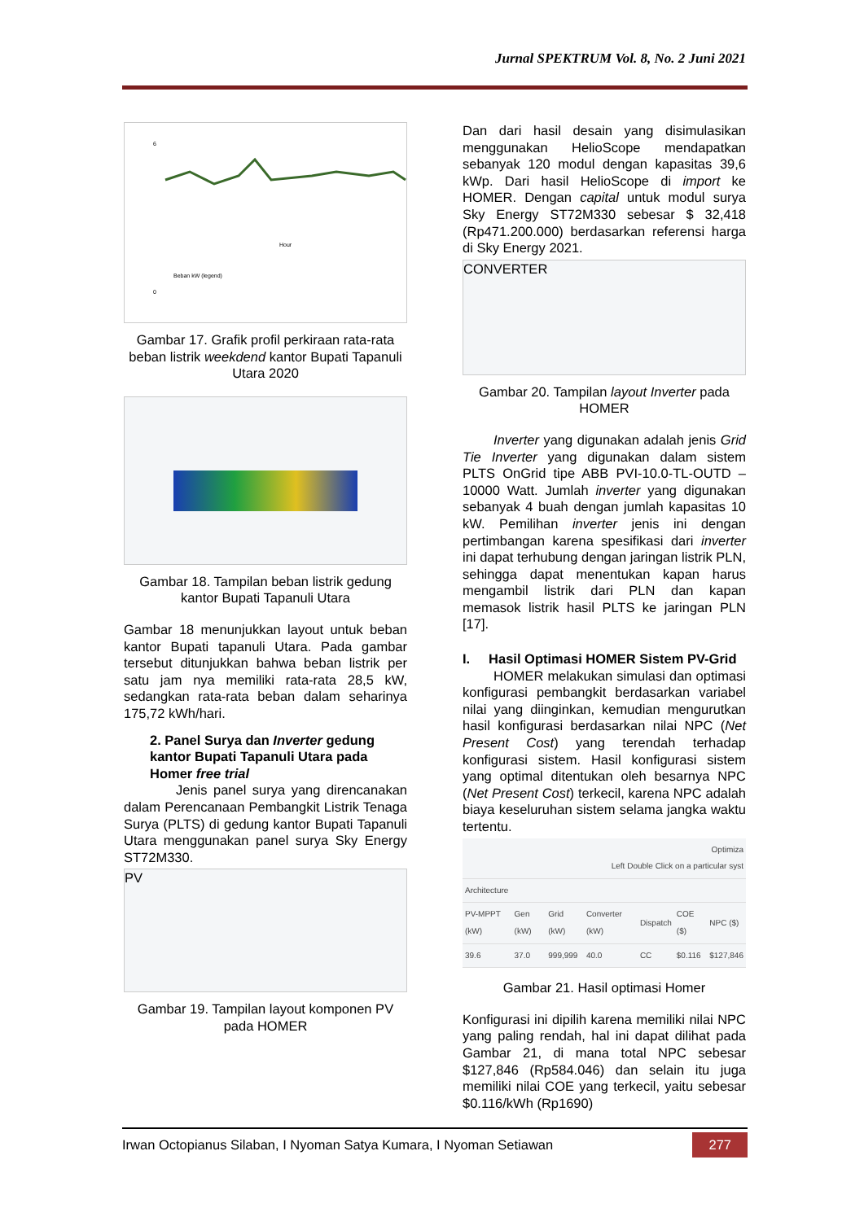Jurnal SPEKTRUM Vol. 8, No. 2 Juni 2021
6
0
Hour
Beban kW (legend)
Gambar 17. Grafik profil perkiraan rata-rata beban listrik weekdend kantor Bupati Tapanuli Utara 2020
Gambar 18. Tampilan beban listrik gedung kantor Bupati Tapanuli Utara
Gambar 18 menunjukkan layout untuk beban kantor Bupati tapanuli Utara. Pada gambar tersebut ditunjukkan bahwa beban listrik per satu jam nya memiliki rata-rata 28,5 kW, sedangkan rata-rata beban dalam seharinya 175,72 kWh/hari.
2. Panel Surya dan Inverter gedung kantor Bupati Tapanuli Utara pada Homer free trial
Jenis panel surya yang direncanakan dalam Perencanaan Pembangkit Listrik Tenaga Surya (PLTS) di gedung kantor Bupati Tapanuli Utara menggunakan panel surya Sky Energy ST72M330.
PV
Gambar 19. Tampilan layout komponen PV pada HOMER
Dan dari hasil desain yang disimulasikan menggunakan HelioScope mendapatkan sebanyak 120 modul dengan kapasitas 39,6 kWp. Dari hasil HelioScope di import ke HOMER. Dengan capital untuk modul surya Sky Energy ST72M330 sebesar $ 32,418 (Rp471.200.000) berdasarkan referensi harga di Sky Energy 2021.
CONVERTER
Gambar 20. Tampilan layout Inverter pada HOMER
Inverter yang digunakan adalah jenis Grid Tie Inverter yang digunakan dalam sistem PLTS OnGrid tipe ABB PVI-10.0-TL-OUTD – 10000 Watt. Jumlah inverter yang digunakan sebanyak 4 buah dengan jumlah kapasitas 10 kW. Pemilihan inverter jenis ini dengan pertimbangan karena spesifikasi dari inverter ini dapat terhubung dengan jaringan listrik PLN, sehingga dapat menentukan kapan harus mengambil listrik dari PLN dan kapan memasok listrik hasil PLTS ke jaringan PLN [17].
I. Hasil Optimasi HOMER Sistem PV-Grid
HOMER melakukan simulasi dan optimasi konfigurasi pembangkit berdasarkan variabel nilai yang diinginkan, kemudian mengurutkan hasil konfigurasi berdasarkan nilai NPC (Net Present Cost) yang terendah terhadap konfigurasi sistem. Hasil konfigurasi sistem yang optimal ditentukan oleh besarnya NPC (Net Present Cost) terkecil, karena NPC adalah biaya keseluruhan sistem selama jangka waktu tertentu.
| Optimiza Left Double Click on a particular syst | | | | | | |
| Architecture | | | | | | |
| PV-MPPT (kW) | Gen (kW) | Grid (kW) | Converter (kW) | Dispatch | COE ($) | NPC ($) |
| 39.6 | 37.0 | 999,999 | 40.0 | CC | $0.116 | $127,846 |
Gambar 21. Hasil optimasi Homer
Konfigurasi ini dipilih karena memiliki nilai NPC yang paling rendah, hal ini dapat dilihat pada Gambar 21, di mana total NPC sebesar $127,846 (Rp584.046) dan selain itu juga memiliki nilai COE yang terkecil, yaitu sebesar $0.116/kWh (Rp1690)
Irwan Octopianus Silaban, I Nyoman Satya Kumara, I Nyoman Setiawan 277